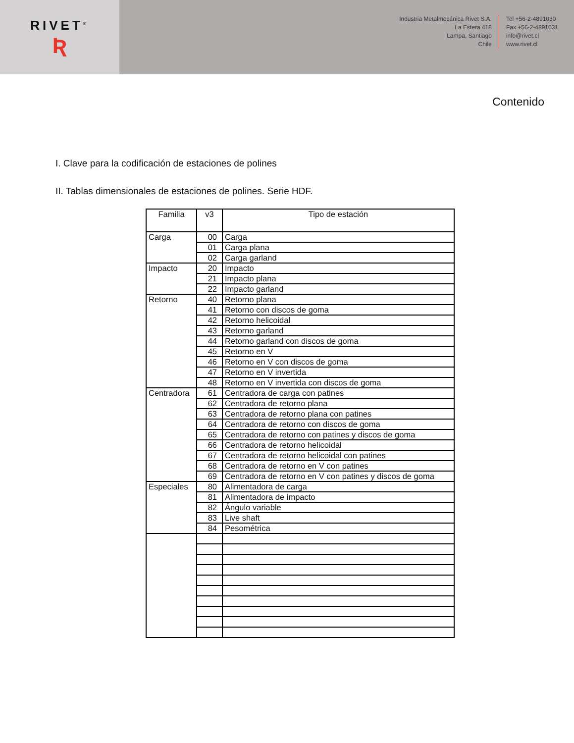RIVET<sup>®</sup>
Ʀ
Industria Metalmecánica Rivet S.A.
La Estera 418
Lampa, Santiago
Chile
Tel +56-2-4891030
Fax +56-2-4891031
info@rivet.cl
www.rivet.cl
Contenido
I. Clave para la codificación de estaciones de polines
II. Tablas dimensionales de estaciones de polines. Serie HDF.
| Familia | v3 | Tipo de estación |
| --- | --- | --- |
| Carga | 00 | Carga |
| | 01 | Carga plana |
| | 02 | Carga garland |
| Impacto | 20 | Impacto |
| | 21 | Impacto plana |
| | 22 | Impacto garland |
| Retorno | 40 | Retorno plana |
| | 41 | Retorno con discos de goma |
| | 42 | Retorno helicoidal |
| | 43 | Retorno garland |
| | 44 | Retorno garland con discos de goma |
| | 45 | Retorno en V |
| | 46 | Retorno en V con discos de goma |
| | 47 | Retorno en V invertida |
| | 48 | Retorno en V invertida con discos de goma |
| Centradora | 61 | Centradora de carga con patines |
| | 62 | Centradora de retorno plana |
| | 63 | Centradora de retorno plana con patines |
| | 64 | Centradora de retorno con discos de goma |
| | 65 | Centradora de retorno con patines y discos de goma |
| | 66 | Centradora de retorno helicoidal |
| | 67 | Centradora de retorno helicoidal con patines |
| | 68 | Centradora de retorno en V con patines |
| | 69 | Centradora de retorno en V con patines y discos de goma |
| Especiales | 80 | Alimentadora de carga |
| | 81 | Alimentadora de impacto |
| | 82 | Ángulo variable |
| | 83 | Live shaft |
| | 84 | Pesométrica |